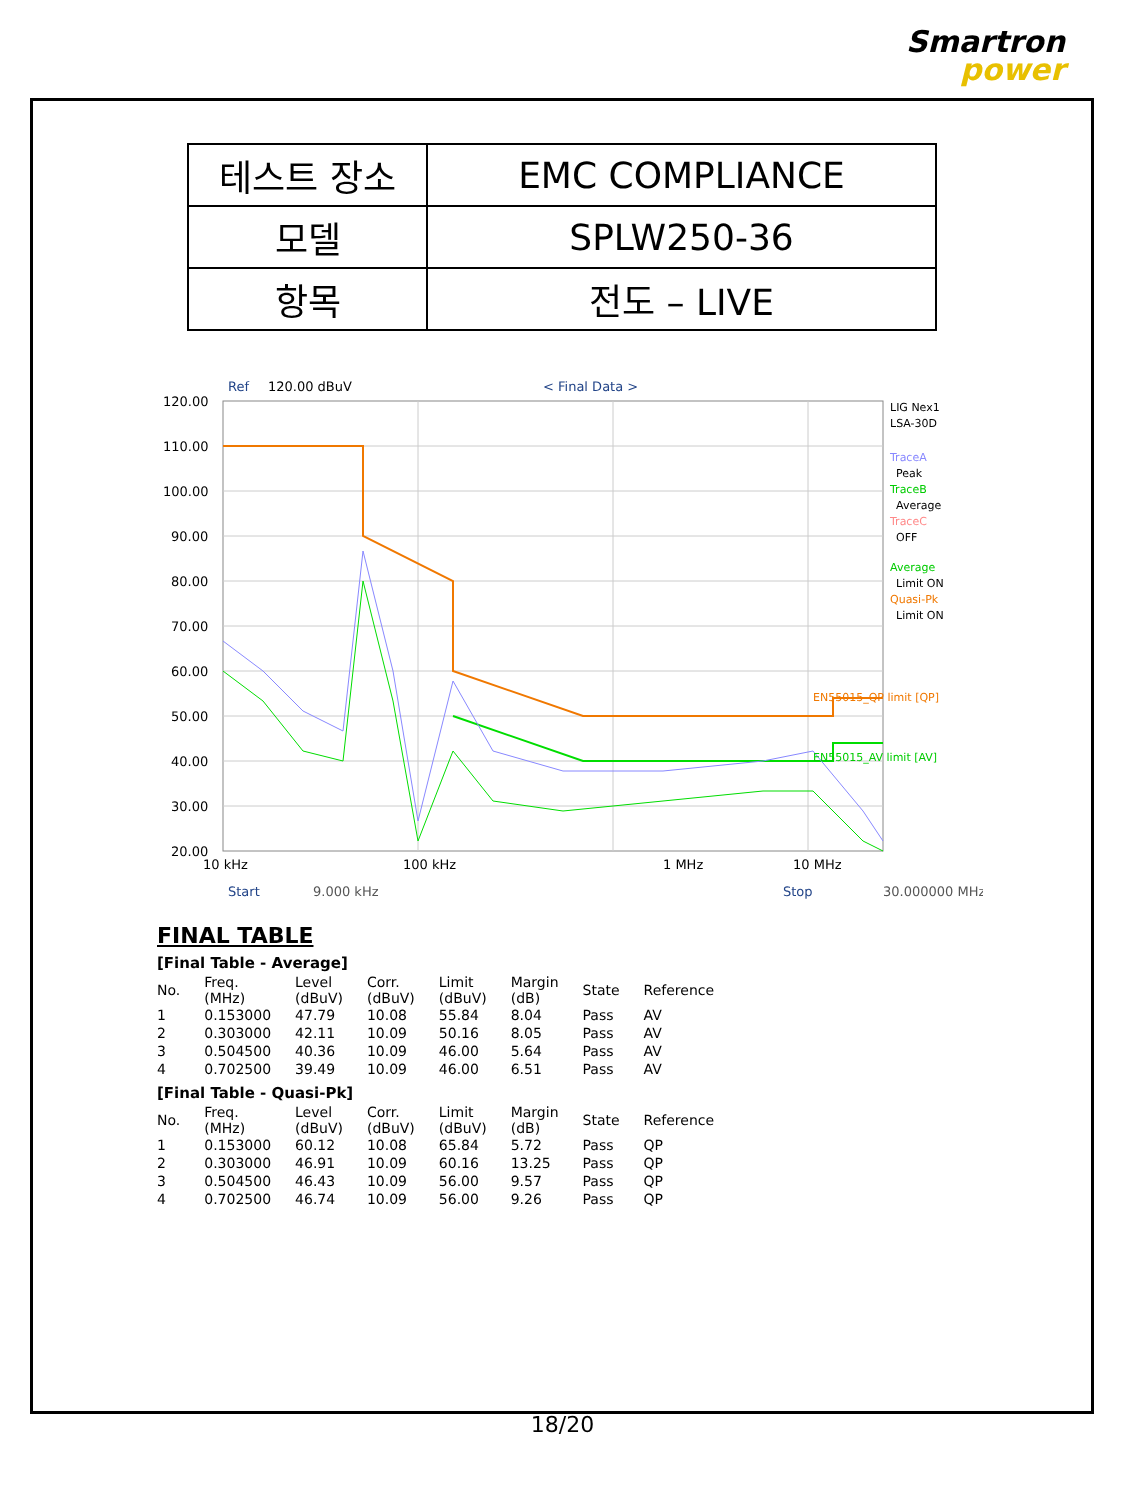Smartron
power
| 테스트 장소 | EMC COMPLIANCE |
| 모델 | SPLW250-36 |
| 항목 | 전도 – LIVE |
Ref
120.00 dBuV
< Final Data >
120.00
110.00
100.00
90.00
80.00
70.00
60.00
50.00
40.00
30.00
20.00
10 kHz
100 kHz
1 MHz
10 MHz
Start
9.000 kHz
Stop
30.000000 MHz
EN55015_QP limit [QP]
EN55015_AV limit [AV]
LIG Nex1
LSA-30D
TraceA
Peak
TraceB
Average
TraceC
OFF
Average
Limit ON
Quasi-Pk
Limit ON
FINAL TABLE
[Final Table - Average]
| No. | Freq. (MHz) | Level (dBuV) | Corr. (dBuV) | Limit (dBuV) | Margin (dB) | State | Reference |
| --- | --- | --- | --- | --- | --- | --- | --- |
| 1 | 0.153000 | 47.79 | 10.08 | 55.84 | 8.04 | Pass | AV |
| 2 | 0.303000 | 42.11 | 10.09 | 50.16 | 8.05 | Pass | AV |
| 3 | 0.504500 | 40.36 | 10.09 | 46.00 | 5.64 | Pass | AV |
| 4 | 0.702500 | 39.49 | 10.09 | 46.00 | 6.51 | Pass | AV |
[Final Table - Quasi-Pk]
| No. | Freq. (MHz) | Level (dBuV) | Corr. (dBuV) | Limit (dBuV) | Margin (dB) | State | Reference |
| --- | --- | --- | --- | --- | --- | --- | --- |
| 1 | 0.153000 | 60.12 | 10.08 | 65.84 | 5.72 | Pass | QP |
| 2 | 0.303000 | 46.91 | 10.09 | 60.16 | 13.25 | Pass | QP |
| 3 | 0.504500 | 46.43 | 10.09 | 56.00 | 9.57 | Pass | QP |
| 4 | 0.702500 | 46.74 | 10.09 | 56.00 | 9.26 | Pass | QP |
18/20